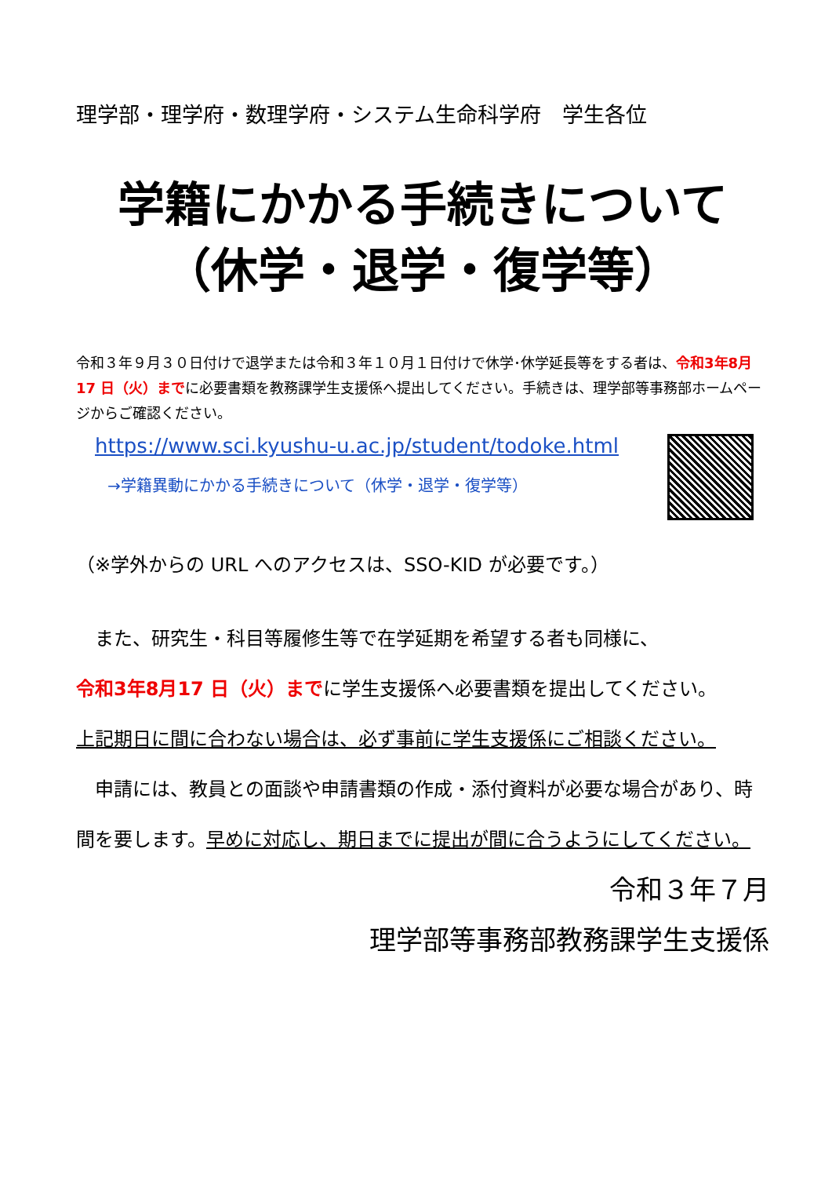理学部・理学府・数理学府・システム生命科学府　学生各位
学籍にかかる手続きについて
（休学・退学・復学等）
令和３年９月３０日付けで退学または令和３年１０月１日付けで休学･休学延長等をする者は、令和3年8月17 日（火）までに必要書類を教務課学生支援係へ提出してください。手続きは、理学部等事務部ホームページからご確認ください。
https://www.sci.kyushu-u.ac.jp/student/todoke.html
→学籍異動にかかる手続きについて（休学・退学・復学等）
（※学外からの URL へのアクセスは、SSO-KID が必要です。）
　また、研究生・科目等履修生等で在学延期を希望する者も同様に、
令和3年8月17 日（火）までに学生支援係へ必要書類を提出してください。
上記期日に間に合わない場合は、必ず事前に学生支援係にご相談ください。
　申請には、教員との面談や申請書類の作成・添付資料が必要な場合があり、時間を要します。早めに対応し、期日までに提出が間に合うようにしてください。
令和３年７月
理学部等事務部教務課学生支援係